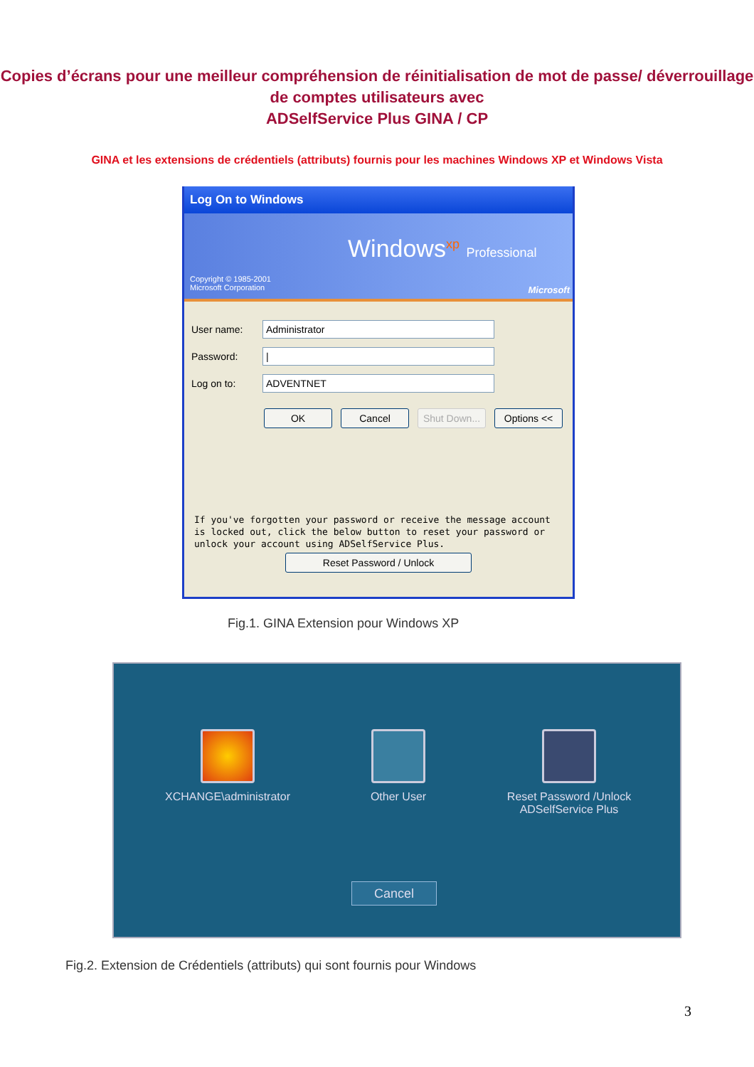Copies d’écrans pour une meilleur compréhension de réinitialisation de mot de passe/ déverrouillage de comptes utilisateurs avec
ADSelfService Plus GINA / CP
GINA et les extensions de crédentiels (attributs) fournis pour les machines Windows XP et Windows Vista
Log On to Windows
Windows<sup>xp</sup> Professional
Copyright © 1985-2001
Microsoft Corporation
Microsoft
User name:
Administrator
Password:
|
Log on to:
ADVENTNET
OK Cancel Shut Down...
Options <<
If you've forgotten your password or receive the message account is locked out, click the below button to reset your password or unlock your account using ADSelfService Plus.
Reset Password / Unlock
Fig.1. GINA Extension pour Windows XP
XCHANGE\administrator Other User
Reset Password /Unlock
ADSelfService Plus
Cancel
Fig.2. Extension de Crédentiels (attributs) qui sont fournis pour Windows
3